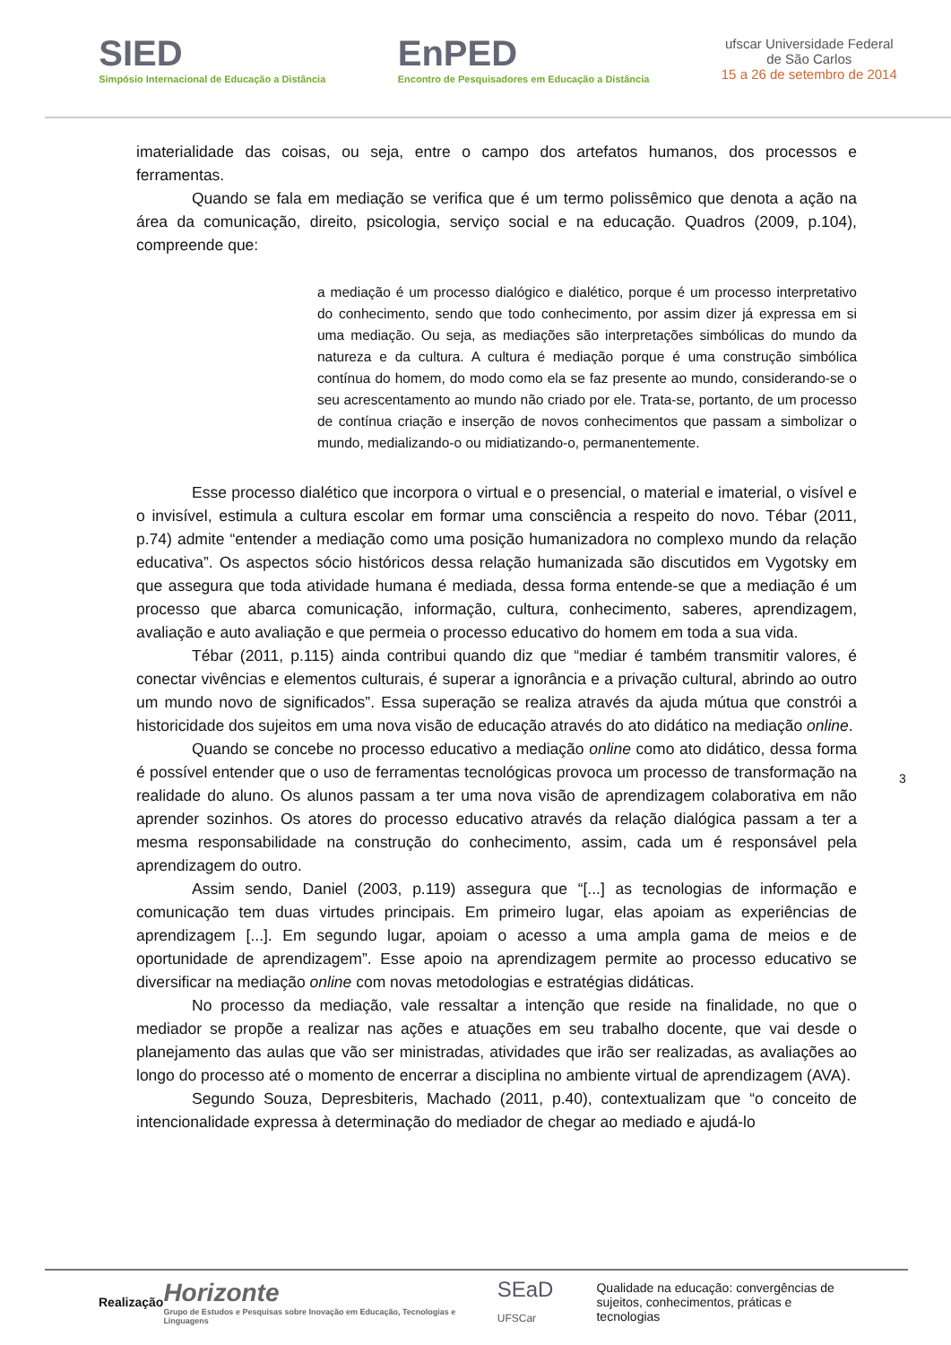SIED
Simpósio Internacional de Educação a Distância
EnPED
Encontro de Pesquisadores em Educação a Distância
ufscar Universidade Federal
de São Carlos
15 a 26 de setembro de 2014
imaterialidade das coisas, ou seja, entre o campo dos artefatos humanos, dos processos e ferramentas.
Quando se fala em mediação se verifica que é um termo polissêmico que denota a ação na área da comunicação, direito, psicologia, serviço social e na educação. Quadros (2009, p.104), compreende que:
a mediação é um processo dialógico e dialético, porque é um processo interpretativo do conhecimento, sendo que todo conhecimento, por assim dizer já expressa em si uma mediação. Ou seja, as mediações são interpretações simbólicas do mundo da natureza e da cultura. A cultura é mediação porque é uma construção simbólica contínua do homem, do modo como ela se faz presente ao mundo, considerando-se o seu acrescentamento ao mundo não criado por ele. Trata-se, portanto, de um processo de contínua criação e inserção de novos conhecimentos que passam a simbolizar o mundo, medializando-o ou midiatizando-o, permanentemente.
Esse processo dialético que incorpora o virtual e o presencial, o material e imaterial, o visível e o invisível, estimula a cultura escolar em formar uma consciência a respeito do novo. Tébar (2011, p.74) admite “entender a mediação como uma posição humanizadora no complexo mundo da relação educativa”. Os aspectos sócio históricos dessa relação humanizada são discutidos em Vygotsky em que assegura que toda atividade humana é mediada, dessa forma entende-se que a mediação é um processo que abarca comunicação, informação, cultura, conhecimento, saberes, aprendizagem, avaliação e auto avaliação e que permeia o processo educativo do homem em toda a sua vida.
Tébar (2011, p.115) ainda contribui quando diz que “mediar é também transmitir valores, é conectar vivências e elementos culturais, é superar a ignorância e a privação cultural, abrindo ao outro um mundo novo de significados”. Essa superação se realiza através da ajuda mútua que constrói a historicidade dos sujeitos em uma nova visão de educação através do ato didático na mediação online.
Quando se concebe no processo educativo a mediação online como ato didático, dessa forma é possível entender que o uso de ferramentas tecnológicas provoca um processo de transformação na realidade do aluno. Os alunos passam a ter uma nova visão de aprendizagem colaborativa em não aprender sozinhos. Os atores do processo educativo através da relação dialógica passam a ter a mesma responsabilidade na construção do conhecimento, assim, cada um é responsável pela aprendizagem do outro.
Assim sendo, Daniel (2003, p.119) assegura que “[...] as tecnologias de informação e comunicação tem duas virtudes principais. Em primeiro lugar, elas apoiam as experiências de aprendizagem [...]. Em segundo lugar, apoiam o acesso a uma ampla gama de meios e de oportunidade de aprendizagem”. Esse apoio na aprendizagem permite ao processo educativo se diversificar na mediação online com novas metodologias e estratégias didáticas.
No processo da mediação, vale ressaltar a intenção que reside na finalidade, no que o mediador se propõe a realizar nas ações e atuações em seu trabalho docente, que vai desde o planejamento das aulas que vão ser ministradas, atividades que irão ser realizadas, as avaliações ao longo do processo até o momento de encerrar a disciplina no ambiente virtual de aprendizagem (AVA).
Segundo Souza, Depresbiteris, Machado (2011, p.40), contextualizam que “o conceito de intencionalidade expressa à determinação do mediador de chegar ao mediado e ajudá-lo
3
Realização
Horizonte
Grupo de Estudos e Pesquisas sobre Inovação em Educação, Tecnologias e Linguagens
SEaD UFSCar
Qualidade na educação: convergências de
sujeitos, conhecimentos, práticas e tecnologias